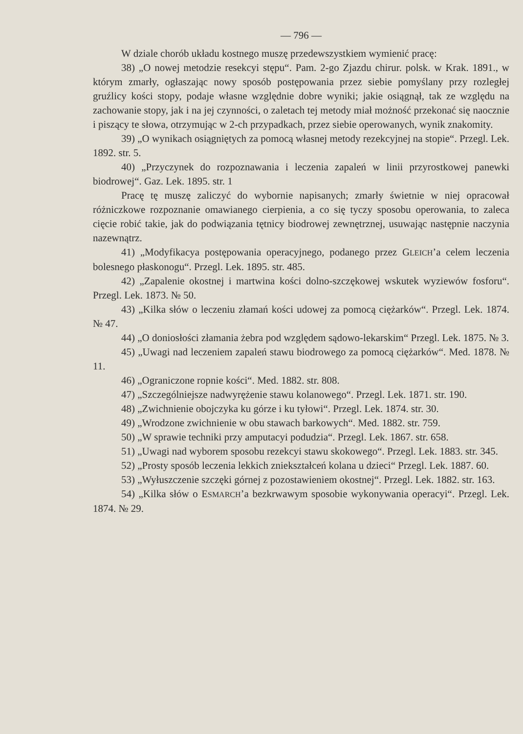— 796 —
W dziale chorób układu kostnego muszę przedewszystkiem wymienić pracę:
38) „O nowej metodzie resekcyi stępu“. Pam. 2-go Zjazdu chirur. polsk. w Krak. 1891., w którym zmarły, ogłaszając nowy sposób postępowania przez siebie pomyślany przy rozległej gruźlicy kości stopy, podaje własne względnie dobre wyniki; jakie osiągnął, tak ze względu na zachowanie stopy, jak i na jej czynności, o zaletach tej metody miał możność przekonać się naocznie i piszący te słowa, otrzymując w 2-ch przypadkach, przez siebie operowanych, wynik znakomity.
39) „O wynikach osiągniętych za pomocą własnej metody rezekcyjnej na stopie“. Przegl. Lek. 1892. str. 5.
40) „Przyczynek do rozpoznawania i leczenia zapaleń w linii przyrostkowej panewki biodrowej“. Gaz. Lek. 1895. str. 1
Pracę tę muszę zaliczyć do wybornie napisanych; zmarły świetnie w niej opracował różniczkowe rozpoznanie omawianego cierpienia, a co się tyczy sposobu operowania, to zaleca cięcie robić takie, jak do podwiązania tętnicy biodrowej zewnętrznej, usuwając następnie naczynia nazewnątrz.
41) „Modyfikacya postępowania operacyjnego, podanego przez GLEICH’a celem leczenia bolesnego płaskonogu“. Przegl. Lek. 1895. str. 485.
42) „Zapalenie okostnej i martwina kości dolno-szczękowej wskutek wyziewów fosforu“. Przegl. Lek. 1873. № 50.
43) „Kilka słów o leczeniu złamań kości udowej za pomocą ciężarków“. Przegl. Lek. 1874. № 47.
44) „O doniosłości złamania żebra pod względem sądowo-lekarskim“ Przegl. Lek. 1875. № 3.
45) „Uwagi nad leczeniem zapaleń stawu biodrowego za pomocą ciężarków“. Med. 1878. № 11.
46) „Ograniczone ropnie kości“. Med. 1882. str. 808.
47) „Szczególniejsze nadwyrężenie stawu kolanowego“. Przegl. Lek. 1871. str. 190.
48) „Zwichnienie obojczyka ku górze i ku tyłowi“. Przegl. Lek. 1874. str. 30.
49) „Wrodzone zwichnienie w obu stawach barkowych“. Med. 1882. str. 759.
50) „W sprawie techniki przy amputacyi podudzia“. Przegl. Lek. 1867. str. 658.
51) „Uwagi nad wyborem sposobu rezekcyi stawu skokowego“. Przegl. Lek. 1883. str. 345.
52) „Prosty sposób leczenia lekkich zniekształceń kolana u dzieci“ Przegl. Lek. 1887. 60.
53) „Wyłuszczenie szczęki górnej z pozostawieniem okostnej“. Przegl. Lek. 1882. str. 163.
54) „Kilka słów o ESMARCH’a bezkrwawym sposobie wykonywania operacyi“. Przegl. Lek. 1874. № 29.